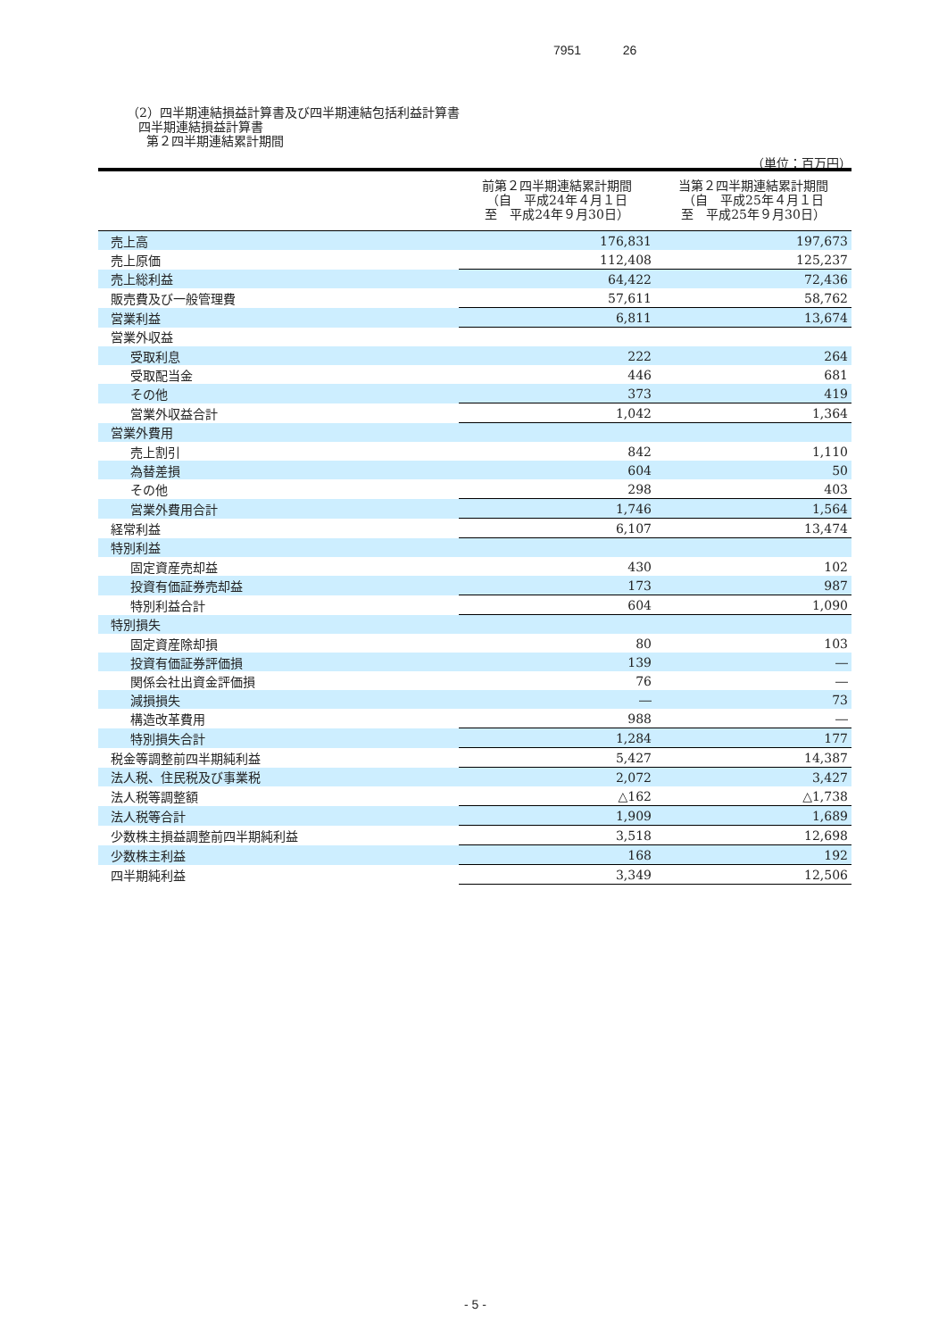7951 26
（2）四半期連結損益計算書及び四半期連結包括利益計算書
四半期連結損益計算書
第２四半期連結累計期間
（単位：百万円）
| | 前第２四半期連結累計期間 （自 平成24年４月１日 至 平成24年９月30日） | 当第２四半期連結累計期間 （自 平成25年４月１日 至 平成25年９月30日） |
| --- | --- | --- |
| 売上高 | 176,831 | 197,673 |
| 売上原価 | 112,408 | 125,237 |
| 売上総利益 | 64,422 | 72,436 |
| 販売費及び一般管理費 | 57,611 | 58,762 |
| 営業利益 | 6,811 | 13,674 |
| 営業外収益 | | |
| 受取利息 | 222 | 264 |
| 受取配当金 | 446 | 681 |
| その他 | 373 | 419 |
| 営業外収益合計 | 1,042 | 1,364 |
| 営業外費用 | | |
| 売上割引 | 842 | 1,110 |
| 為替差損 | 604 | 50 |
| その他 | 298 | 403 |
| 営業外費用合計 | 1,746 | 1,564 |
| 経常利益 | 6,107 | 13,474 |
| 特別利益 | | |
| 固定資産売却益 | 430 | 102 |
| 投資有価証券売却益 | 173 | 987 |
| 特別利益合計 | 604 | 1,090 |
| 特別損失 | | |
| 固定資産除却損 | 80 | 103 |
| 投資有価証券評価損 | 139 | ― |
| 関係会社出資金評価損 | 76 | ― |
| 減損損失 | ― | 73 |
| 構造改革費用 | 988 | ― |
| 特別損失合計 | 1,284 | 177 |
| 税金等調整前四半期純利益 | 5,427 | 14,387 |
| 法人税、住民税及び事業税 | 2,072 | 3,427 |
| 法人税等調整額 | △162 | △1,738 |
| 法人税等合計 | 1,909 | 1,689 |
| 少数株主損益調整前四半期純利益 | 3,518 | 12,698 |
| 少数株主利益 | 168 | 192 |
| 四半期純利益 | 3,349 | 12,506 |
- 5 -